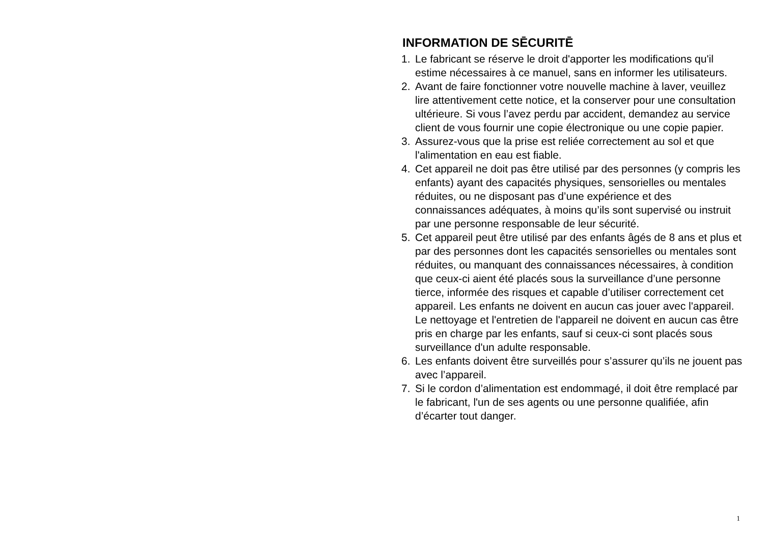INFORMATION DE SĒCURITĒ
1. Le fabricant se réserve le droit d'apporter les modifications qu'il estime nécessaires à ce manuel, sans en informer les utilisateurs.
2. Avant de faire fonctionner votre nouvelle machine à laver, veuillez lire attentivement cette notice, et la conserver pour une consultation ultérieure. Si vous l’avez perdu par accident, demandez au service client de vous fournir une copie électronique ou une copie papier.
3. Assurez-vous que la prise est reliée correctement au sol et que l'alimentation en eau est fiable.
4. Cet appareil ne doit pas être utilisé par des personnes (y compris les enfants) ayant des capacités physiques, sensorielles ou mentales réduites, ou ne disposant pas d’une expérience et des connaissances adéquates, à moins qu’ils sont supervisé ou instruit par une personne responsable de leur sécurité.
5. Cet appareil peut être utilisé par des enfants âgés de 8 ans et plus et par des personnes dont les capacités sensorielles ou mentales sont réduites, ou manquant des connaissances nécessaires, à condition que ceux-ci aient été placés sous la surveillance d’une personne tierce, informée des risques et capable d’utiliser correctement cet appareil. Les enfants ne doivent en aucun cas jouer avec l'appareil. Le nettoyage et l'entretien de l'appareil ne doivent en aucun cas être pris en charge par les enfants, sauf si ceux-ci sont placés sous surveillance d'un adulte responsable.
6. Les enfants doivent être surveillés pour s’assurer qu’ils ne jouent pas avec l’appareil.
7. Si le cordon d’alimentation est endommagé, il doit être remplacé par le fabricant, l'un de ses agents ou une personne qualifiée, afin d’écarter tout danger.
1